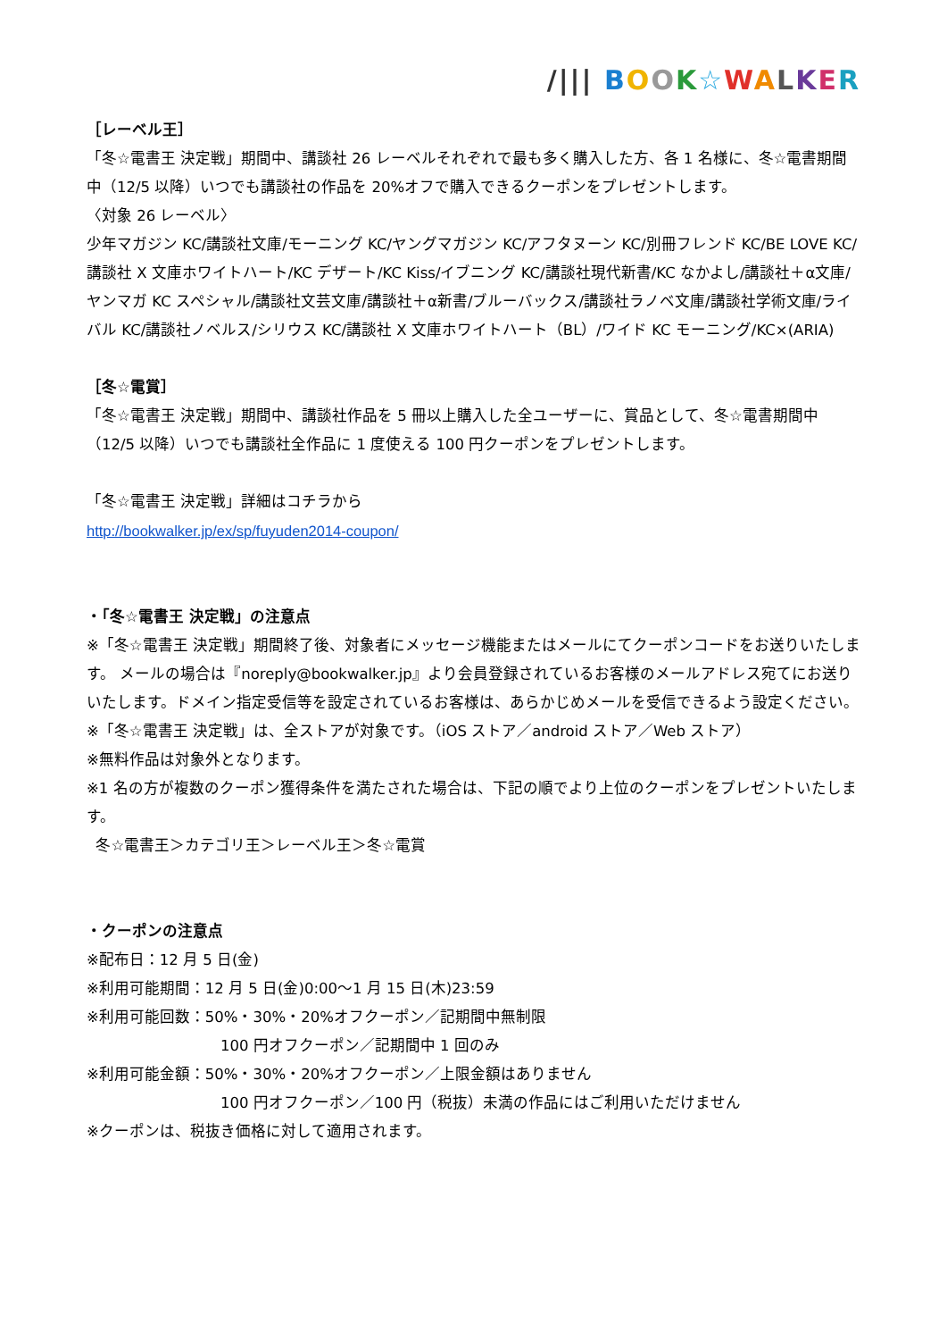/||| BOOK☆WALKER
［レーベル王］
「冬☆電書王 決定戦」期間中、講談社 26 レーベルそれぞれで最も多く購入した方、各 1 名様に、冬☆電書期間中（12/5 以降）いつでも講談社の作品を 20%オフで購入できるクーポンをプレゼントします。
〈対象 26 レーベル〉
少年マガジン KC/講談社文庫/モーニング KC/ヤングマガジン KC/アフタヌーン KC/別冊フレンド KC/BE LOVE KC/講談社 X 文庫ホワイトハート/KC デザート/KC Kiss/イブニング KC/講談社現代新書/KC なかよし/講談社＋α文庫/ヤンマガ KC スペシャル/講談社文芸文庫/講談社＋α新書/ブルーバックス/講談社ラノベ文庫/講談社学術文庫/ライバル KC/講談社ノベルス/シリウス KC/講談社 X 文庫ホワイトハート（BL）/ワイド KC モーニング/KC×(ARIA)
［冬☆電賞］
「冬☆電書王 決定戦」期間中、講談社作品を 5 冊以上購入した全ユーザーに、賞品として、冬☆電書期間中（12/5 以降）いつでも講談社全作品に 1 度使える 100 円クーポンをプレゼントします。
「冬☆電書王 決定戦」詳細はコチラから
http://bookwalker.jp/ex/sp/fuyuden2014-coupon/
・「冬☆電書王 決定戦」の注意点
※「冬☆電書王 決定戦」期間終了後、対象者にメッセージ機能またはメールにてクーポンコードをお送りいたします。 メールの場合は『noreply@bookwalker.jp』より会員登録されているお客様のメールアドレス宛てにお送りいたします。ドメイン指定受信等を設定されているお客様は、あらかじめメールを受信できるよう設定ください。
※「冬☆電書王 決定戦」は、全ストアが対象です。（iOS ストア／android ストア／Web ストア）
※無料作品は対象外となります。
※1 名の方が複数のクーポン獲得条件を満たされた場合は、下記の順でより上位のクーポンをプレゼントいたします。
冬☆電書王＞カテゴリ王＞レーベル王＞冬☆電賞
・クーポンの注意点
※配布日：12 月 5 日(金)
※利用可能期間：12 月 5 日(金)0:00～1 月 15 日(木)23:59
※利用可能回数：50%・30%・20%オフクーポン／記期間中無制限
100 円オフクーポン／記期間中 1 回のみ
※利用可能金額：50%・30%・20%オフクーポン／上限金額はありません
100 円オフクーポン／100 円（税抜）未満の作品にはご利用いただけません
※クーポンは、税抜き価格に対して適用されます。